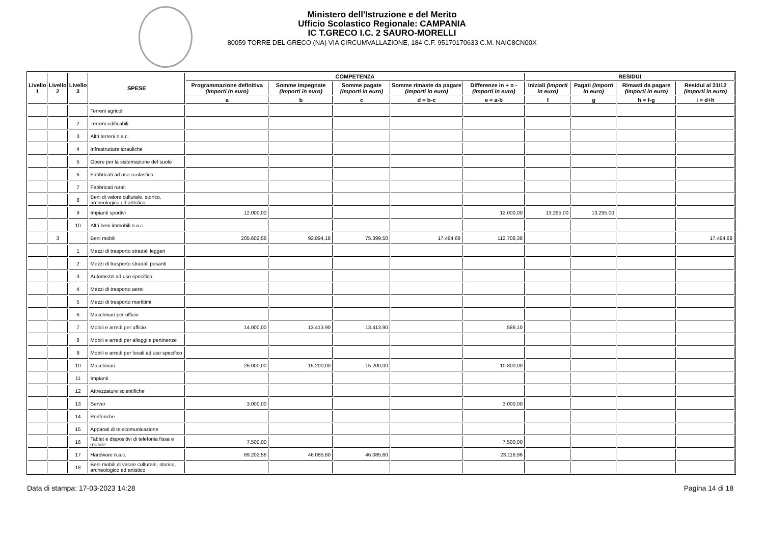Ministero dell'Istruzione e del Merito
Ufficio Scolastico Regionale: CAMPANIA
IC T.GRECO I.C. 2 SAURO-MORELLI
80059 TORRE DEL GRECO (NA) VIA CIRCUMVALLAZIONE, 184 C.F. 95170170633 C.M. NAIC8CN00X
| Livello 1 | Livello 2 | Livello 3 | SPESE | COMPETENZA | | | | | RESIDUI | | | |
| --- | --- | --- | --- | --- | --- | --- | --- | --- | --- | --- | --- | --- |
| | | | | Programmazione definitiva (Importi in euro) | Somme impegnate (Importi in euro) | Somme pagate (Importi in euro) | Somme rimaste da pagare (Importi in euro) | Differenze in + o - (Importi in euro) | Iniziali (Importi in euro) | Pagati (Importi in euro) | Rimasti da pagare (Importi in euro) | Residui al 31/12 (Importi in euro) |
| | | | | a | b | c | d = b-c | e = a-b | f | g | h = f-g | i = d+h |
| | | | Terreni agricoli | | | | | | | | | |
| | | 2 | Terreni edificabili | | | | | | | | | |
| | | 3 | Altri terreni n.a.c. | | | | | | | | | |
| | | 4 | Infrastrutture idrauliche | | | | | | | | | |
| | | 5 | Opere per la sistemazione del suolo | | | | | | | | | |
| | | 6 | Fabbricati ad uso scolastico | | | | | | | | | |
| | | 7 | Fabbricati rurali | | | | | | | | | |
| | | 8 | Beni di valore culturale, storico, archeologico ed artistico | | | | | | | | | |
| | | 9 | Impianti sportivi | 12.000,00 | | | | 12.000,00 | 13.295,00 | 13.295,00 | | |
| | | 10 | Altri beni immobili n.a.c. | | | | | | | | | |
| | 3 | | Beni mobili | 205.602,56 | 92.894,18 | 75.399,50 | 17.494,68 | 112.708,38 | | | | 17.494,68 |
| | | 1 | Mezzi di trasporto stradali leggeri | | | | | | | | | |
| | | 2 | Mezzi di trasporto stradali pesanti | | | | | | | | | |
| | | 3 | Automezzi ad uso specifico | | | | | | | | | |
| | | 4 | Mezzi di trasporto aerei | | | | | | | | | |
| | | 5 | Mezzi di trasporto marittimi | | | | | | | | | |
| | | 6 | Macchinari per ufficio | | | | | | | | | |
| | | 7 | Mobili e arredi per ufficio | 14.000,00 | 13.413,90 | 13.413,90 | | 586,10 | | | | |
| | | 8 | Mobili e arredi per alloggi e pertinenze | | | | | | | | | |
| | | 9 | Mobili e arredi per locali ad uso specifico | | | | | | | | | |
| | | 10 | Macchinari | 26.000,00 | 15.200,00 | 15.200,00 | | 10.800,00 | | | | |
| | | 11 | Impianti | | | | | | | | | |
| | | 12 | Attrezzature scientifiche | | | | | | | | | |
| | | 13 | Server | 3.000,00 | | | | 3.000,00 | | | | |
| | | 14 | Periferiche | | | | | | | | | |
| | | 15 | Apparati di telecomunicazione | | | | | | | | | |
| | | 16 | Tablet e dispositivi di telefonia fissa e mobile | 7.500,00 | | | | 7.500,00 | | | | |
| | | 17 | Hardware n.a.c. | 69.202,56 | 46.085,60 | 46.085,60 | | 23.116,96 | | | | |
| | | 18 | Beni mobili di valore culturale, storico, archeologico ed artistico | | | | | | | | | |
Data di stampa: 17-03-2023 14:28 Pagina 14 di 18